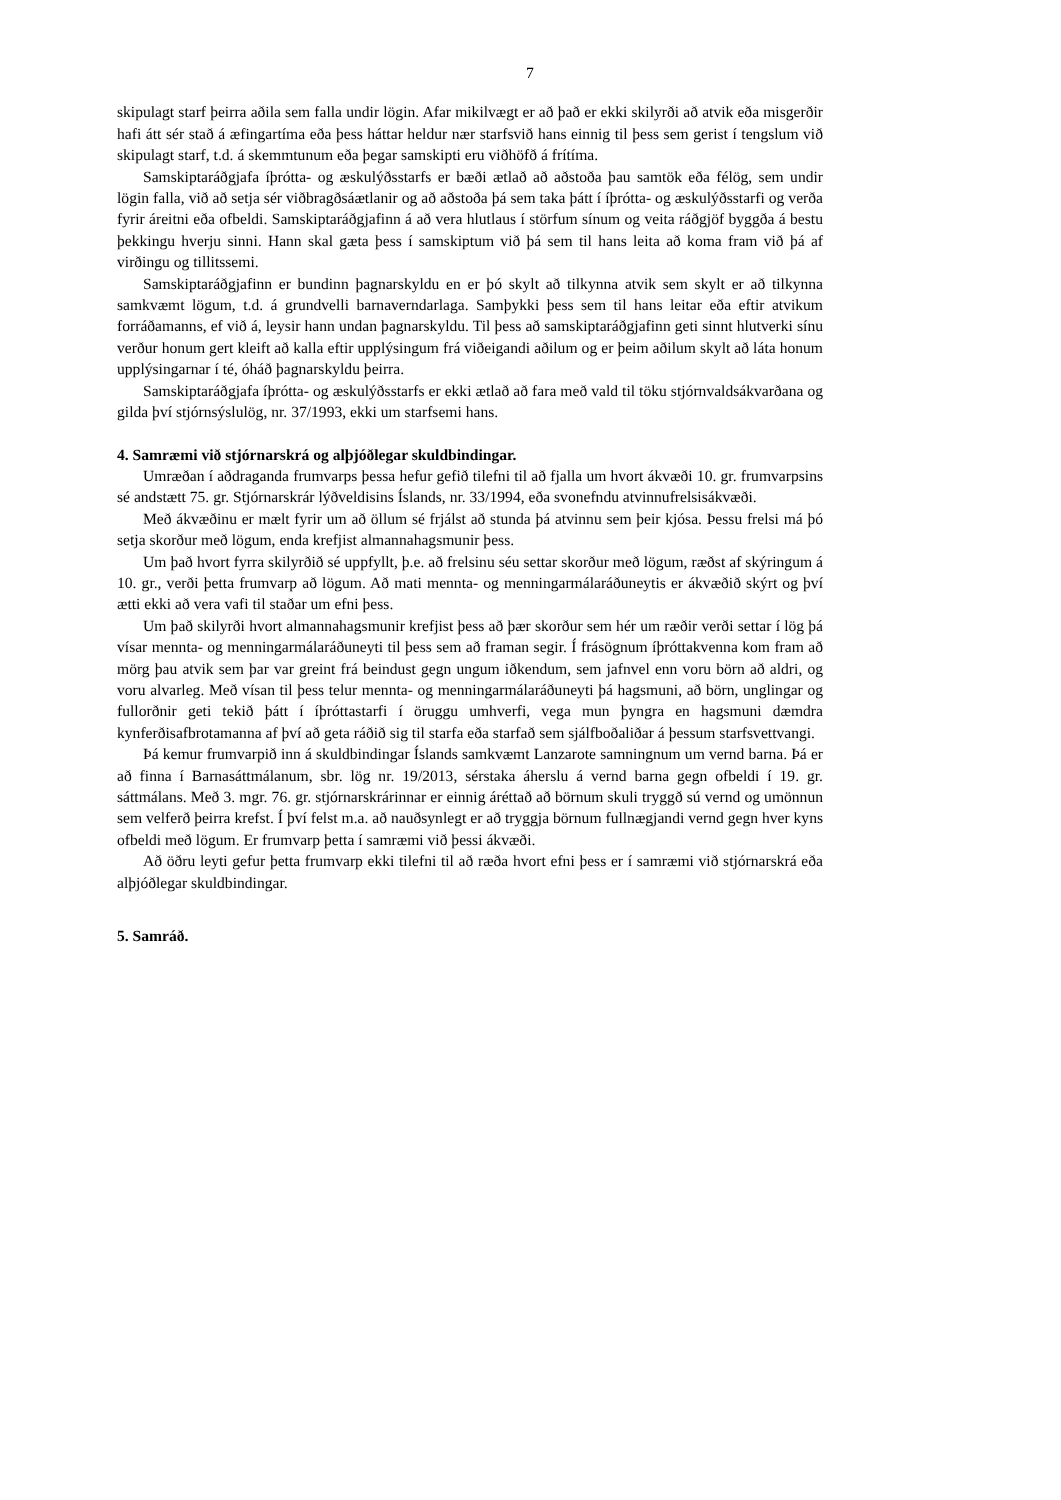7
skipulagt starf þeirra aðila sem falla undir lögin. Afar mikilvægt er að það er ekki skilyrði að atvik eða misgerðir hafi átt sér stað á æfingartíma eða þess háttar heldur nær starfsvið hans einnig til þess sem gerist í tengslum við skipulagt starf, t.d. á skemmtunum eða þegar samskipti eru viðhöfð á frítíma.
Samskiptaráðgjafa íþrótta- og æskulýðsstarfs er bæði ætlað að aðstoða þau samtök eða félög, sem undir lögin falla, við að setja sér viðbragðsáætlanir og að aðstoða þá sem taka þátt í íþrótta- og æskulýðsstarfi og verða fyrir áreitni eða ofbeldi. Samskiptaráðgjafinn á að vera hlutlaus í störfum sínum og veita ráðgjöf byggða á bestu þekkingu hverju sinni. Hann skal gæta þess í samskiptum við þá sem til hans leita að koma fram við þá af virðingu og tillitssemi.
Samskiptaráðgjafinn er bundinn þagnarskyldu en er þó skylt að tilkynna atvik sem skylt er að tilkynna samkvæmt lögum, t.d. á grundvelli barnaverndarlaga. Samþykki þess sem til hans leitar eða eftir atvikum forráðamanns, ef við á, leysir hann undan þagnarskyldu. Til þess að samskiptaráðgjafinn geti sinnt hlutverki sínu verður honum gert kleift að kalla eftir upplýsingum frá viðeigandi aðilum og er þeim aðilum skylt að láta honum upplýsingarnar í té, óháð þagnarskyldu þeirra.
Samskiptaráðgjafa íþrótta- og æskulýðsstarfs er ekki ætlað að fara með vald til töku stjórnvaldsákvarðana og gilda því stjórnsýslulög, nr. 37/1993, ekki um starfsemi hans.
4. Samræmi við stjórnarskrá og alþjóðlegar skuldbindingar.
Umræðan í aðdraganda frumvarps þessa hefur gefið tilefni til að fjalla um hvort ákvæði 10. gr. frumvarpsins sé andstætt 75. gr. Stjórnarskrár lýðveldisins Íslands, nr. 33/1994, eða svonefndu atvinnufrelsisákvæði.
Með ákvæðinu er mælt fyrir um að öllum sé frjálst að stunda þá atvinnu sem þeir kjósa. Þessu frelsi má þó setja skorður með lögum, enda krefjist almannahagsmunir þess.
Um það hvort fyrra skilyrðið sé uppfyllt, þ.e. að frelsinu séu settar skorður með lögum, ræðst af skýringum á 10. gr., verði þetta frumvarp að lögum. Að mati mennta- og menningarmálaráðuneytis er ákvæðið skýrt og því ætti ekki að vera vafi til staðar um efni þess.
Um það skilyrði hvort almannahagsmunir krefjist þess að þær skorður sem hér um ræðir verði settar í lög þá vísar mennta- og menningarmálaráðuneyti til þess sem að framan segir. Í frásögnum íþróttakvenna kom fram að mörg þau atvik sem þar var greint frá beindust gegn ungum iðkendum, sem jafnvel enn voru börn að aldri, og voru alvarleg. Með vísan til þess telur mennta- og menningarmálaráðuneyti þá hagsmuni, að börn, unglingar og fullorðnir geti tekið þátt í íþróttastarfi í öruggu umhverfi, vega mun þyngra en hagsmuni dæmdra kynferðisafbrotamanna af því að geta ráðið sig til starfa eða starfað sem sjálfboðaliðar á þessum starfsvettvangi.
Þá kemur frumvarpið inn á skuldbindingar Íslands samkvæmt Lanzarote samningnum um vernd barna. Þá er að finna í Barnasáttmálanum, sbr. lög nr. 19/2013, sérstaka áherslu á vernd barna gegn ofbeldi í 19. gr. sáttmálans. Með 3. mgr. 76. gr. stjórnarskrárinnar er einnig áréttað að börnum skuli tryggð sú vernd og umönnun sem velferð þeirra krefst. Í því felst m.a. að nauðsynlegt er að tryggja börnum fullnægjandi vernd gegn hver kyns ofbeldi með lögum. Er frumvarp þetta í samræmi við þessi ákvæði.
Að öðru leyti gefur þetta frumvarp ekki tilefni til að ræða hvort efni þess er í samræmi við stjórnarskrá eða alþjóðlegar skuldbindingar.
5. Samráð.